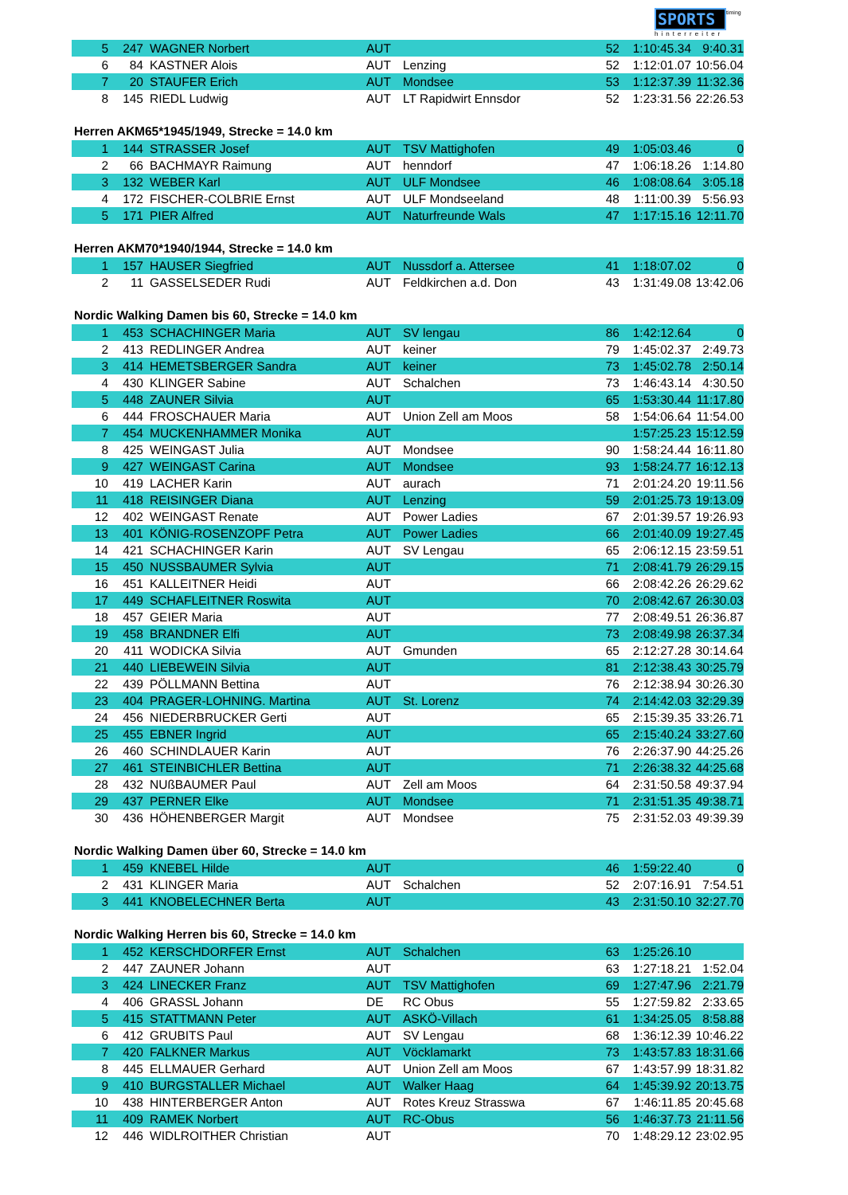SPORTS timing
hinterreiter
| 5 | 247 | | WAGNER Norbert | AUT | | 52 | 1:10:45.34 | 9:40.31 |
| 6 | 84 | | KASTNER Alois | AUT | Lenzing | 52 | 1:12:01.07 | 10:56.04 |
| 7 | 20 | | STAUFER Erich | AUT | Mondsee | 53 | 1:12:37.39 | 11:32.36 |
| 8 | 145 | | RIEDL Ludwig | AUT | LT Rapidwirt Ennsdor | 52 | 1:23:31.56 | 22:26.53 |
Herren AKM65*1945/1949, Strecke = 14.0 km
| 1 | 144 | | STRASSER Josef | AUT | TSV Mattighofen | 49 | 1:05:03.46 | 0 |
| 2 | 66 | | BACHMAYR Raimung | AUT | henndorf | 47 | 1:06:18.26 | 1:14.80 |
| 3 | 132 | | WEBER Karl | AUT | ULF Mondsee | 46 | 1:08:08.64 | 3:05.18 |
| 4 | 172 | | FISCHER-COLBRIE Ernst | AUT | ULF Mondseeland | 48 | 1:11:00.39 | 5:56.93 |
| 5 | 171 | | PIER Alfred | AUT | Naturfreunde Wals | 47 | 1:17:15.16 | 12:11.70 |
Herren AKM70*1940/1944, Strecke = 14.0 km
| 1 | 157 | | HAUSER Siegfried | AUT | Nussdorf a. Attersee | 41 | 1:18:07.02 | 0 |
| 2 | 11 | | GASSELSEDER Rudi | AUT | Feldkirchen a.d. Don | 43 | 1:31:49.08 | 13:42.06 |
Nordic Walking Damen bis 60, Strecke = 14.0 km
| 1 | 453 | | SCHACHINGER Maria | AUT | SV lengau | 86 | 1:42:12.64 | 0 |
| 2 | 413 | | REDLINGER Andrea | AUT | keiner | 79 | 1:45:02.37 | 2:49.73 |
| 3 | 414 | | HEMETSBERGER Sandra | AUT | keiner | 73 | 1:45:02.78 | 2:50.14 |
| 4 | 430 | | KLINGER Sabine | AUT | Schalchen | 73 | 1:46:43.14 | 4:30.50 |
| 5 | 448 | | ZAUNER Silvia | AUT | | 65 | 1:53:30.44 | 11:17.80 |
| 6 | 444 | | FROSCHAUER Maria | AUT | Union Zell am Moos | 58 | 1:54:06.64 | 11:54.00 |
| 7 | 454 | | MUCKENHAMMER Monika | AUT | | | 1:57:25.23 | 15:12.59 |
| 8 | 425 | | WEINGAST Julia | AUT | Mondsee | 90 | 1:58:24.44 | 16:11.80 |
| 9 | 427 | | WEINGAST Carina | AUT | Mondsee | 93 | 1:58:24.77 | 16:12.13 |
| 10 | 419 | | LACHER Karin | AUT | aurach | 71 | 2:01:24.20 | 19:11.56 |
| 11 | 418 | | REISINGER Diana | AUT | Lenzing | 59 | 2:01:25.73 | 19:13.09 |
| 12 | 402 | | WEINGAST Renate | AUT | Power Ladies | 67 | 2:01:39.57 | 19:26.93 |
| 13 | 401 | | KÖNIG-ROSENZOPF Petra | AUT | Power Ladies | 66 | 2:01:40.09 | 19:27.45 |
| 14 | 421 | | SCHACHINGER Karin | AUT | SV Lengau | 65 | 2:06:12.15 | 23:59.51 |
| 15 | 450 | | NUSSBAUMER Sylvia | AUT | | 71 | 2:08:41.79 | 26:29.15 |
| 16 | 451 | | KALLEITNER Heidi | AUT | | 66 | 2:08:42.26 | 26:29.62 |
| 17 | 449 | | SCHAFLEITNER Roswita | AUT | | 70 | 2:08:42.67 | 26:30.03 |
| 18 | 457 | | GEIER Maria | AUT | | 77 | 2:08:49.51 | 26:36.87 |
| 19 | 458 | | BRANDNER Elfi | AUT | | 73 | 2:08:49.98 | 26:37.34 |
| 20 | 411 | | WODICKA Silvia | AUT | Gmunden | 65 | 2:12:27.28 | 30:14.64 |
| 21 | 440 | | LIEBEWEIN Silvia | AUT | | 81 | 2:12:38.43 | 30:25.79 |
| 22 | 439 | | PÖLLMANN Bettina | AUT | | 76 | 2:12:38.94 | 30:26.30 |
| 23 | 404 | | PRAGER-LOHNING. Martina | AUT | St. Lorenz | 74 | 2:14:42.03 | 32:29.39 |
| 24 | 456 | | NIEDERBRUCKER Gerti | AUT | | 65 | 2:15:39.35 | 33:26.71 |
| 25 | 455 | | EBNER Ingrid | AUT | | 65 | 2:15:40.24 | 33:27.60 |
| 26 | 460 | | SCHINDLAUER Karin | AUT | | 76 | 2:26:37.90 | 44:25.26 |
| 27 | 461 | | STEINBICHLER Bettina | AUT | | 71 | 2:26:38.32 | 44:25.68 |
| 28 | 432 | | NUßBAUMER Paul | AUT | Zell am Moos | 64 | 2:31:50.58 | 49:37.94 |
| 29 | 437 | | PERNER Elke | AUT | Mondsee | 71 | 2:31:51.35 | 49:38.71 |
| 30 | 436 | | HÖHENBERGER Margit | AUT | Mondsee | 75 | 2:31:52.03 | 49:39.39 |
Nordic Walking Damen über 60, Strecke = 14.0 km
| 1 | 459 | | KNEBEL Hilde | AUT | | 46 | 1:59:22.40 | 0 |
| 2 | 431 | | KLINGER Maria | AUT | Schalchen | 52 | 2:07:16.91 | 7:54.51 |
| 3 | 441 | | KNOBELECHNER Berta | AUT | | 43 | 2:31:50.10 | 32:27.70 |
Nordic Walking Herren bis 60, Strecke = 14.0 km
| 1 | 452 | | KERSCHDORFER Ernst | AUT | Schalchen | 63 | 1:25:26.10 | |
| 2 | 447 | | ZAUNER Johann | AUT | | 63 | 1:27:18.21 | 1:52.04 |
| 3 | 424 | | LINECKER Franz | AUT | TSV Mattighofen | 69 | 1:27:47.96 | 2:21.79 |
| 4 | 406 | | GRASSL Johann | DE | RC Obus | 55 | 1:27:59.82 | 2:33.65 |
| 5 | 415 | | STATTMANN Peter | AUT | ASKÖ-Villach | 61 | 1:34:25.05 | 8:58.88 |
| 6 | 412 | | GRUBITS Paul | AUT | SV Lengau | 68 | 1:36:12.39 | 10:46.22 |
| 7 | 420 | | FALKNER Markus | AUT | Vöcklamarkt | 73 | 1:43:57.83 | 18:31.66 |
| 8 | 445 | | ELLMAUER Gerhard | AUT | Union Zell am Moos | 67 | 1:43:57.99 | 18:31.82 |
| 9 | 410 | | BURGSTALLER Michael | AUT | Walker Haag | 64 | 1:45:39.92 | 20:13.75 |
| 10 | 438 | | HINTERBERGER Anton | AUT | Rotes Kreuz Strasswa | 67 | 1:46:11.85 | 20:45.68 |
| 11 | 409 | | RAMEK Norbert | AUT | RC-Obus | 56 | 1:46:37.73 | 21:11.56 |
| 12 | 446 | | WIDLROITHER Christian | AUT | | 70 | 1:48:29.12 | 23:02.95 |